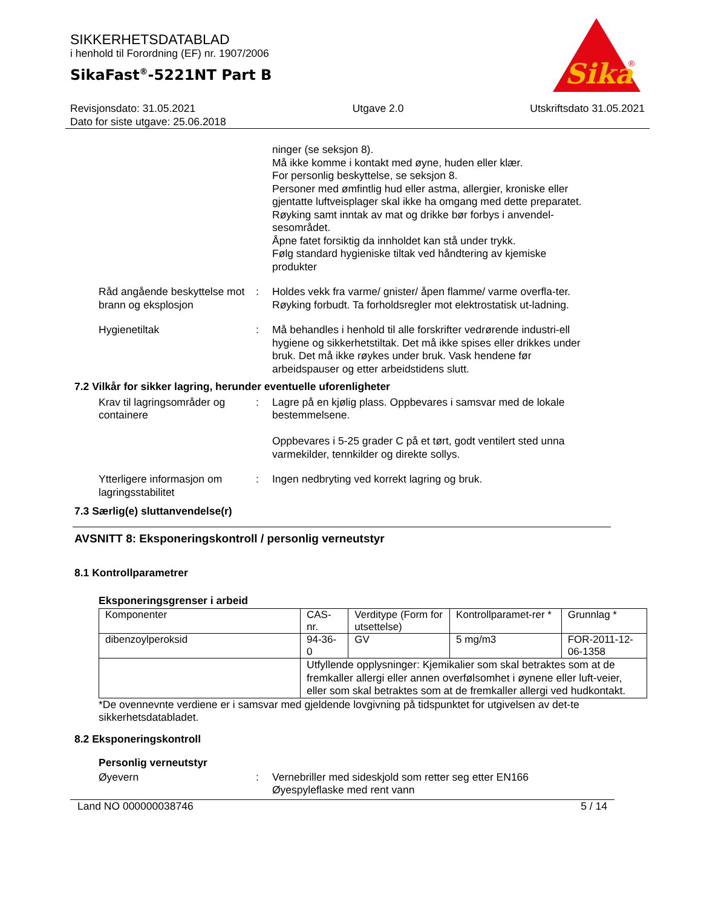Sika
®
SIKKERHETSDATABLAD
i henhold til Forordning (EF) nr. 1907/2006
SikaFast<sup>®</sup>-5221NT Part B
Revisjonsdato: 31.05.2021
Dato for siste utgave: 25.06.2018
Utgave 2.0 Utskriftsdato 31.05.2021
ninger (se seksjon 8).
Må ikke komme i kontakt med øyne, huden eller klær.
For personlig beskyttelse, se seksjon 8.
Personer med ømfintlig hud eller astma, allergier, kroniske eller gjentatte luftveisplager skal ikke ha omgang med dette preparatet.
Røyking samt inntak av mat og drikke bør forbys i anvendel-sesområdet.
Åpne fatet forsiktig da innholdet kan stå under trykk.
Følg standard hygieniske tiltak ved håndtering av kjemiske produkter
Råd angående beskyttelse mot brann og eksplosjon
: Holdes vekk fra varme/ gnister/ åpen flamme/ varme overfla-ter. Røyking forbudt. Ta forholdsregler mot elektrostatisk ut-ladning.
Hygienetiltak : Må behandles i henhold til alle forskrifter vedrørende industri-ell hygiene og sikkerhetstiltak. Det må ikke spises eller drikkes under bruk. Det må ikke røykes under bruk. Vask hendene før arbeidspauser og etter arbeidstidens slutt.
7.2 Vilkår for sikker lagring, herunder eventuelle uforenligheter
Krav til lagringsområder og containere
: Lagre på en kjølig plass. Oppbevares i samsvar med de lokale bestemmelsene.
Oppbevares i 5-25 grader C på et tørt, godt ventilert sted unna varmekilder, tennkilder og direkte sollys.
Ytterligere informasjon om lagringsstabilitet
: Ingen nedbryting ved korrekt lagring og bruk.
7.3 Særlig(e) sluttanvendelse(r)
AVSNITT 8: Eksponeringskontroll / personlig verneutstyr
8.1 Kontrollparametrer
Eksponeringsgrenser i arbeid
| Komponenter | CAS-nr. | Verditype (Form for utsettelse) | Kontrollparamet-rer * | Grunnlag * |
| dibenzoylperoksid | 94-36-0 | GV | 5 mg/m3 | FOR-2011-12-06-1358 |
| | Utfyllende opplysninger: Kjemikalier som skal betraktes som at de fremkaller allergi eller annen overfølsomhet i øynene eller luft-veier, eller som skal betraktes som at de fremkaller allergi ved hudkontakt. | | | |
*De ovennevnte verdiene er i samsvar med gjeldende lovgivning på tidspunktet for utgivelsen av det-te sikkerhetsdatabladet.
8.2 Eksponeringskontroll
Personlig verneutstyr
Øyevern : Vernebriller med sideskjold som retter seg etter EN166
Øyespyleflaske med rent vann
Land NO 000000038746 5 / 14